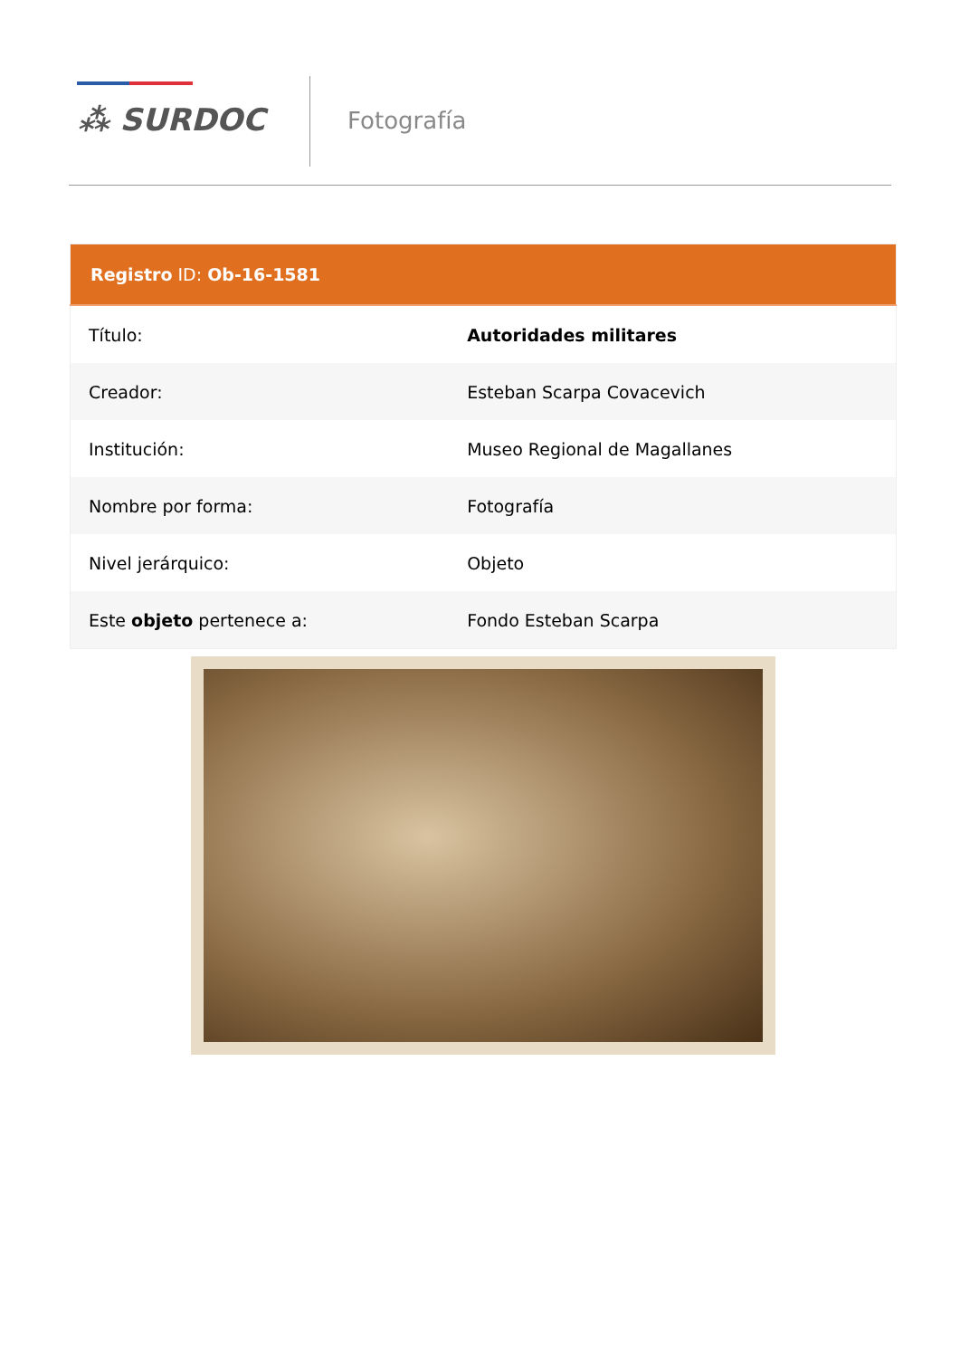⁂ SURDOC Fotografía
| Registro ID: Ob-16-1581 | |
| --- | --- |
| Título: | Autoridades militares |
| Creador: | Esteban Scarpa Covacevich |
| Institución: | Museo Regional de Magallanes |
| Nombre por forma: | Fotografía |
| Nivel jerárquico: | Objeto |
| Este objeto pertenece a: | Fondo Esteban Scarpa |